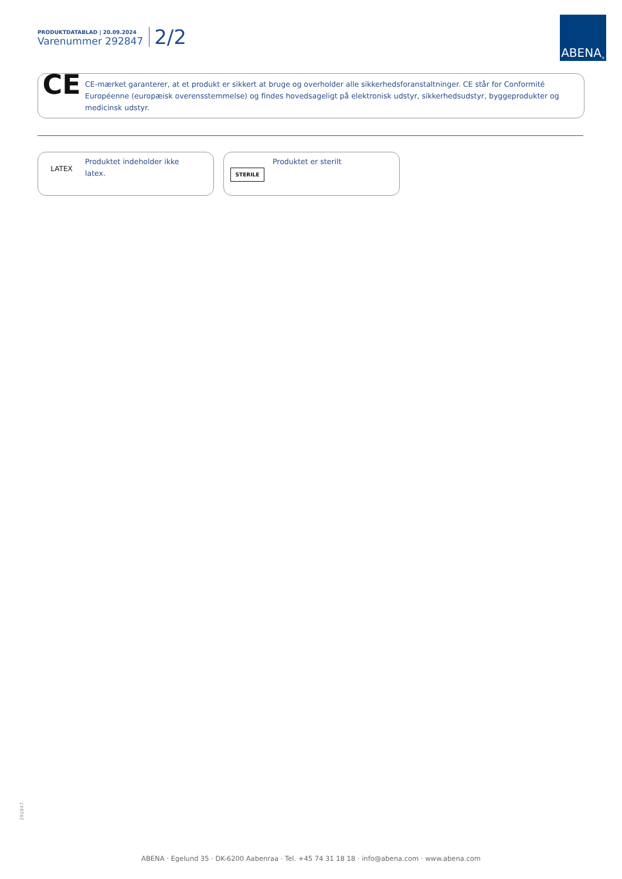PRODUKTDATABLAD | 20.09.2024
Varenummer 292847
2/2
ABENA<sup>®</sup>
CE
CE-mærket garanterer, at et produkt er sikkert at bruge og overholder alle sikkerhedsforanstaltninger. CE står for Conformité Européenne (europæisk overensstemmelse) og findes hovedsageligt på elektronisk udstyr, sikkerhedsudstyr, byggeprodukter og medicinsk udstyr.
LATEX
Produktet indeholder ikke
latex.
STERILE
Produktet er sterilt
292847
ABENA · Egelund 35 · DK-6200 Aabenraa · Tel. +45 74 31 18 18 · info@abena.com · www.abena.com